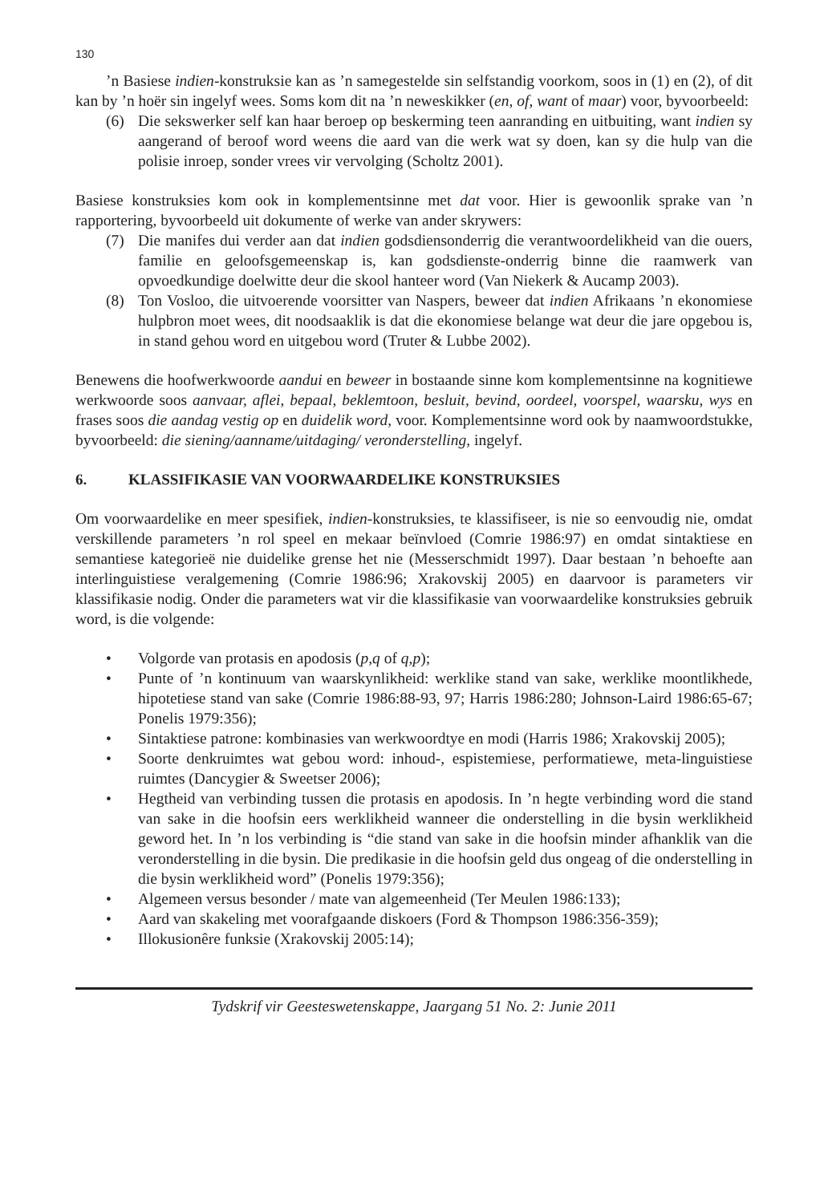130
’n Basiese indien-konstruksie kan as ’n samegestelde sin selfstandig voorkom, soos in (1) en (2), of dit kan by ’n hoër sin ingelyf wees. Soms kom dit na ’n neweskikker (en, of, want of maar) voor, byvoorbeeld:
(6) Die sekswerker self kan haar beroep op beskerming teen aanranding en uitbuiting, want indien sy aangerand of beroof word weens die aard van die werk wat sy doen, kan sy die hulp van die polisie inroep, sonder vrees vir vervolging (Scholtz 2001).
Basiese konstruksies kom ook in komplementsinne met dat voor. Hier is gewoonlik sprake van ’n rapportering, byvoorbeeld uit dokumente of werke van ander skrywers:
(7) Die manifes dui verder aan dat indien godsdiensonderrig die verantwoordelikheid van die ouers, familie en geloofsgemeenskap is, kan godsdienste-onderrig binne die raamwerk van opvoedkundige doelwitte deur die skool hanteer word (Van Niekerk & Aucamp 2003).
(8) Ton Vosloo, die uitvoerende voorsitter van Naspers, beweer dat indien Afrikaans ’n ekonomiese hulpbron moet wees, dit noodsaaklik is dat die ekonomiese belange wat deur die jare opgebou is, in stand gehou word en uitgebou word (Truter & Lubbe 2002).
Benewens die hoofwerkwoorde aandui en beweer in bostaande sinne kom komplementsinne na kognitiewe werkwoorde soos aanvaar, aflei, bepaal, beklemtoon, besluit, bevind, oordeel, voorspel, waarsku, wys en frases soos die aandag vestig op en duidelik word, voor. Komplementsinne word ook by naamwoordstukke, byvoorbeeld: die siening/aanname/uitdaging/ veronderstelling, ingelyf.
6. KLASSIFIKASIE VAN VOORWAARDELIKE KONSTRUKSIES
Om voorwaardelike en meer spesifiek, indien-konstruksies, te klassifiseer, is nie so eenvoudig nie, omdat verskillende parameters ’n rol speel en mekaar beïnvloed (Comrie 1986:97) en omdat sintaktiese en semantiese kategorieë nie duidelike grense het nie (Messerschmidt 1997). Daar bestaan ’n behoefte aan interlinguistiese veralgemening (Comrie 1986:96; Xrakovskij 2005) en daarvoor is parameters vir klassifikasie nodig. Onder die parameters wat vir die klassifikasie van voorwaardelike konstruksies gebruik word, is die volgende:
• Volgorde van protasis en apodosis (p,q of q,p);
• Punte of ’n kontinuum van waarskynlikheid: werklike stand van sake, werklike moontlikhede, hipotetiese stand van sake (Comrie 1986:88-93, 97; Harris 1986:280; Johnson-Laird 1986:65-67; Ponelis 1979:356);
• Sintaktiese patrone: kombinasies van werkwoordtye en modi (Harris 1986; Xrakovskij 2005);
• Soorte denkruimtes wat gebou word: inhoud-, espistemiese, performatiewe, meta-linguistiese ruimtes (Dancygier & Sweetser 2006);
• Hegtheid van verbinding tussen die protasis en apodosis. In ’n hegte verbinding word die stand van sake in die hoofsin eers werklikheid wanneer die onderstelling in die bysin werklikheid geword het. In ’n los verbinding is “die stand van sake in die hoofsin minder afhanklik van die veronderstelling in die bysin. Die predikasie in die hoofsin geld dus ongeag of die onderstelling in die bysin werklikheid word” (Ponelis 1979:356);
• Algemeen versus besonder / mate van algemeenheid (Ter Meulen 1986:133);
• Aard van skakeling met voorafgaande diskoers (Ford & Thompson 1986:356-359);
• Illokusionêre funksie (Xrakovskij 2005:14);
Tydskrif vir Geesteswetenskappe, Jaargang 51 No. 2: Junie 2011